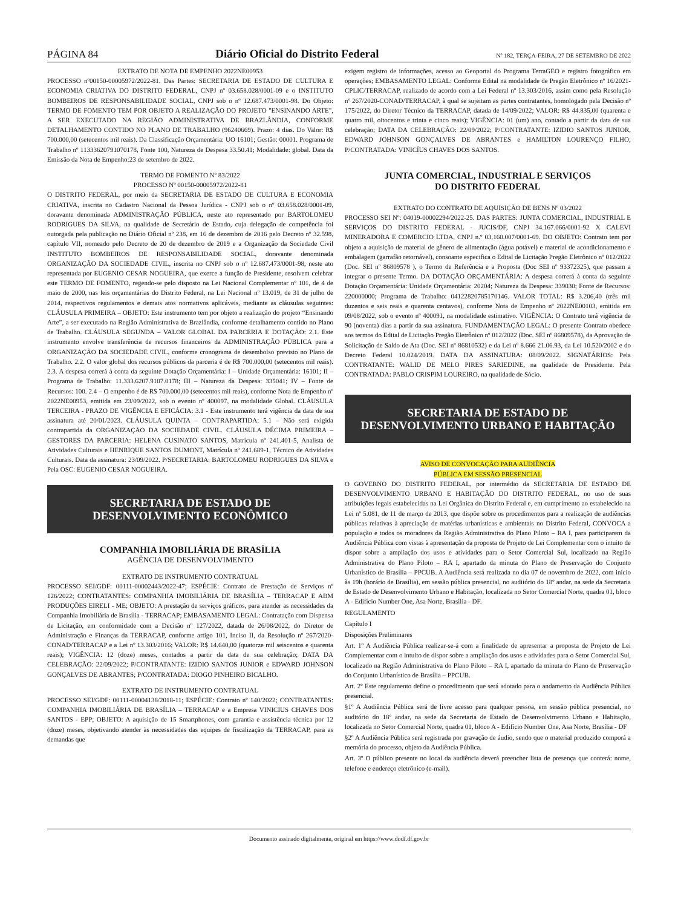PÁGINA 84 Diário Oficial do Distrito Federal Nº 182, TERÇA-FEIRA, 27 DE SETEMBRO DE 2022
EXTRATO DE NOTA DE EMPENHO 2022NE00953
PROCESSO nº00150-00005972/2022-81. Das Partes: SECRETARIA DE ESTADO DE CULTURA E ECONOMIA CRIATIVA DO DISTRITO FEDERAL, CNPJ nº 03.658.028/0001-09 e o INSTITUTO BOMBEIROS DE RESPONSABILIDADE SOCIAL, CNPJ sob o nº 12.687.473/0001-98. Do Objeto: TERMO DE FOMENTO TEM POR OBJETO A REALIZAÇÃO DO PROJETO "ENSINANDO ARTE", A SER EXECUTADO NA REGIÃO ADMINISTRATIVA DE BRAZLÂNDIA, CONFORME DETALHAMENTO CONTIDO NO PLANO DE TRABALHO (96240669). Prazo: 4 dias. Do Valor: R$ 700.000,00 (setecentos mil reais). Da Classificação Orçamentária: UO 16101; Gestão: 00001. Programa de Trabalho nº 11333620791070178, Fonte 100, Natureza de Despesa 33.50.41; Modalidade: global. Data da Emissão da Nota de Empenho:23 de setembro de 2022.
TERMO DE FOMENTO Nº 83/2022
PROCESSO Nº 00150-00005972/2022-81
O DISTRITO FEDERAL, por meio da SECRETARIA DE ESTADO DE CULTURA E ECONOMIA CRIATIVA, inscrita no Cadastro Nacional da Pessoa Jurídica - CNPJ sob o nº 03.658.028/0001-09, doravante denominada ADMINISTRAÇÃO PÚBLICA, neste ato representado por BARTOLOMEU RODRIGUES DA SILVA, na qualidade de Secretário de Estado, cuja delegação de competência foi outorgada pela publicação no Diário Oficial nº 238, em 16 de dezembro de 2016 pelo Decreto nº 32.598, capítulo VII, nomeado pelo Decreto de 20 de dezembro de 2019 e a Organização da Sociedade Civil INSTITUTO BOMBEIROS DE RESPONSABILIDADE SOCIAL, doravante denominada ORGANIZAÇÃO DA SOCIEDADE CIVIL, inscrita no CNPJ sob o nº 12.687.473/0001-98, neste ato representada por EUGENIO CESAR NOGUEIRA, que exerce a função de Presidente, resolvem celebrar este TERMO DE FOMENTO, regendo-se pelo disposto na Lei Nacional Complementar nº 101, de 4 de maio de 2000, nas leis orçamentárias do Distrito Federal, na Lei Nacional nº 13.019, de 31 de julho de 2014, respectivos regulamentos e demais atos normativos aplicáveis, mediante as cláusulas seguintes: CLÁUSULA PRIMEIRA – OBJETO: Este instrumento tem por objeto a realização do projeto “Ensinando Arte”, a ser executado na Região Administrativa de Brazlândia, conforme detalhamento contido no Plano de Trabalho. CLÁUSULA SEGUNDA – VALOR GLOBAL DA PARCERIA E DOTAÇÃO: 2.1. Este instrumento envolve transferência de recursos financeiros da ADMINISTRAÇÃO PÚBLICA para a ORGANIZAÇÃO DA SOCIEDADE CIVIL, conforme cronograma de desembolso previsto no Plano de Trabalho. 2.2. O valor global dos recursos públicos da parceria é de R$ 700.000,00 (setecentos mil reais). 2.3. A despesa correrá à conta da seguinte Dotação Orçamentária: I – Unidade Orçamentária: 16101; II – Programa de Trabalho: 11.333.6207.9107.0178; III – Natureza da Despesa: 335041; IV – Fonte de Recursos: 100. 2.4 – O empenho é de R$ 700.000,00 (setecentos mil reais), conforme Nota de Empenho nº 2022NE00953, emitida em 23/09/2022, sob o evento nº 400097, na modalidade Global. CLÁUSULA TERCEIRA - PRAZO DE VIGÊNCIA E EFICÁCIA: 3.1 - Este instrumento terá vigência da data de sua assinatura até 20/01/2023. CLÁUSULA QUINTA – CONTRAPARTIDA: 5.1 – Não será exigida contrapartida da ORGANIZAÇÃO DA SOCIEDADE CIVIL. CLÁUSULA DÉCIMA PRIMEIRA – GESTORES DA PARCERIA: HELENA CUSINATO SANTOS, Matrícula nº 241.401-5, Analista de Atividades Culturais e HENRIQUE SANTOS DUMONT, Matrícula nº 241.689-1, Técnico de Atividades Culturais. Data da assinatura: 23/09/2022. P/SECRETARIA: BARTOLOMEU RODRIGUES DA SILVA e Pela OSC: EUGENIO CESAR NOGUEIRA.
SECRETARIA DE ESTADO DE
DESENVOLVIMENTO ECONÔMICO
COMPANHIA IMOBILIÁRIA DE BRASÍLIA
AGÊNCIA DE DESENVOLVIMENTO
EXTRATO DE INSTRUMENTO CONTRATUAL
PROCESSO SEI/GDF: 00111-00002443/2022-47; ESPÉCIE: Contrato de Prestação de Serviços nº 126/2022; CONTRATANTES: COMPANHIA IMOBILIÁRIA DE BRASÍLIA – TERRACAP E ABM PRODUÇÕES EIRELI - ME; OBJETO: A prestação de serviços gráficos, para atender as necessidades da Companhia Imobiliária de Brasília - TERRACAP; EMBASAMENTO LEGAL: Contratação com Dispensa de Licitação, em conformidade com a Decisão nº 127/2022, datada de 26/08/2022, do Diretor de Administração e Finanças da TERRACAP, conforme artigo 101, Inciso II, da Resolução nº 267/2020-CONAD/TERRACAP e a Lei nº 13.303/2016; VALOR: R$ 14.640,00 (quatorze mil seiscentos e quarenta reais); VIGÊNCIA: 12 (doze) meses, contados a partir da data de sua celebração; DATA DA CELEBRAÇÃO: 22/09/2022; P/CONTRATANTE: IZIDIO SANTOS JUNIOR e EDWARD JOHNSON GONÇALVES DE ABRANTES; P/CONTRATADA: DIOGO PINHEIRO BICALHO.
EXTRATO DE INSTRUMENTO CONTRATUAL
PROCESSO SEI/GDF: 00111-00004138/2018-11; ESPÉCIE: Contrato nº 140/2022; CONTRATANTES: COMPANHIA IMOBILIÁRIA DE BRASÍLIA – TERRACAP e a Empresa VINICIUS CHAVES DOS SANTOS - EPP; OBJETO: A aquisição de 15 Smartphones, com garantia e assistência técnica por 12 (doze) meses, objetivando atender às necessidades das equipes de fiscalização da TERRACAP, para as demandas que
exigem registro de informações, acesso ao Geoportal do Programa TerraGEO e registro fotográfico em operações; EMBASAMENTO LEGAL: Conforme Edital na modalidade de Pregão Eletrônico nº 16/2021-CPLIC/TERRACAP, realizado de acordo com a Lei Federal nº 13.303/2016, assim como pela Resolução nº 267/2020-CONAD/TERRACAP, à qual se sujeitam as partes contratantes, homologado pela Decisão nº 175/2022, do Diretor Técnico da TERRACAP, datada de 14/09/2022; VALOR: R$ 44.835,00 (quarenta e quatro mil, oitocentos e trinta e cinco reais); VIGÊNCIA: 01 (um) ano, contado a partir da data de sua celebração; DATA DA CELEBRAÇÃO: 22/09/2022; P/CONTRATANTE: IZIDIO SANTOS JUNIOR, EDWARD JOHNSON GONÇALVES DE ABRANTES e HAMILTON LOURENÇO FILHO; P/CONTRATADA: VINICÍUS CHAVES DOS SANTOS.
JUNTA COMERCIAL, INDUSTRIAL E SERVIÇOS
DO DISTRITO FEDERAL
EXTRATO DO CONTRATO DE AQUISIÇÃO DE BENS Nº 03/2022
PROCESSO SEI Nº: 04019-00002294/2022-25. DAS PARTES: JUNTA COMERCIAL, INDUSTRIAL E SERVIÇOS DO DISTRITO FEDERAL - JUCIS/DF, CNPJ 34.167.066/0001-92 X CALEVI MINERADORA E COMERCIO LTDA, CNPJ n.º 03.160.007/0001-69. DO OBJETO: Contrato tem por objeto a aquisição de material de gênero de alimentação (água potável) e material de acondicionamento e embalagem (garrafão retornável), consoante especifica o Edital de Licitação Pregão Eletrônico nº 012/2022 (Doc. SEI nº 86809578 ), o Termo de Referência e a Proposta (Doc SEI nº 93372325), que passam a integrar o presente Termo. DA DOTAÇÃO ORÇAMENTÁRIA: A despesa correrá à conta da seguinte Dotação Orçamentária: Unidade Orçamentária: 20204; Natureza da Despesa: 339030; Fonte de Recursos: 220000000; Programa de Trabalho: 04122820785170146. VALOR TOTAL: R$ 3.206,40 (três mil duzentos e seis reais e quarenta centavos), conforme Nota de Empenho nº 2022NE00103, emitida em 09/08/2022, sob o evento nº 400091, na modalidade estimativo. VIGÊNCIA: O Contrato terá vigência de 90 (noventa) dias a partir da sua assinatura. FUNDAMENTAÇÃO LEGAL: O presente Contrato obedece aos termos do Edital de Licitação Pregão Eletrônico nº 012/2022 (Doc. SEI nº 86809578), da Aprovação de Solicitação de Saldo de Ata (Doc. SEI nº 86810532) e da Lei nº 8.666 21.06.93, da Lei 10.520/2002 e do Decreto Federal 10.024/2019. DATA DA ASSINATURA: 08/09/2022. SIGNATÁRIOS: Pela CONTRATANTE: WALID DE MELO PIRES SARIEDINE, na qualidade de Presidente. Pela CONTRATADA: PABLO CRISPIM LOUREIRO, na qualidade de Sócio.
SECRETARIA DE ESTADO DE
DESENVOLVIMENTO URBANO E HABITAÇÃO
AVISO DE CONVOCAÇÃO PARA AUDIÊNCIA
PÚBLICA EM SESSÃO PRESENCIAL
O GOVERNO DO DISTRITO FEDERAL, por intermédio da SECRETARIA DE ESTADO DE DESENVOLVIMENTO URBANO E HABITAÇÃO DO DISTRITO FEDERAL, no uso de suas atribuições legais estabelecidas na Lei Orgânica do Distrito Federal e, em cumprimento ao estabelecido na Lei nº 5.081, de 11 de março de 2013, que dispõe sobre os procedimentos para a realização de audiências públicas relativas à apreciação de matérias urbanísticas e ambientais no Distrito Federal, CONVOCA a população e todos os moradores da Região Administrativa do Plano Piloto – RA I, para participarem da Audiência Pública com vistas à apresentação da proposta de Projeto de Lei Complementar com o intuito de dispor sobre a ampliação dos usos e atividades para o Setor Comercial Sul, localizado na Região Administrativa do Plano Piloto – RA I, apartado da minuta do Plano de Preservação do Conjunto Urbanístico de Brasília – PPCUB. A Audiência será realizada no dia 07 de novembro de 2022, com início às 19h (horário de Brasília), em sessão pública presencial, no auditório do 18º andar, na sede da Secretaria de Estado de Desenvolvimento Urbano e Habitação, localizada no Setor Comercial Norte, quadra 01, bloco A - Edifício Number One, Asa Norte, Brasília - DF.
REGULAMENTO
Capítulo I
Disposições Preliminares
Art. 1º A Audiência Pública realizar-se-á com a finalidade de apresentar a proposta de Projeto de Lei Complementar com o intuito de dispor sobre a ampliação dos usos e atividades para o Setor Comercial Sul, localizado na Região Administrativa do Plano Piloto – RA I, apartado da minuta do Plano de Preservação do Conjunto Urbanístico de Brasília – PPCUB.
Art. 2º Este regulamento define o procedimento que será adotado para o andamento da Audiência Pública presencial.
§1º A Audiência Pública será de livre acesso para qualquer pessoa, em sessão pública presencial, no auditório do 18º andar, na sede da Secretaria de Estado de Desenvolvimento Urbano e Habitação, localizada no Setor Comercial Norte, quadra 01, bloco A - Edifício Number One, Asa Norte, Brasília - DF
§2º A Audiência Pública será registrada por gravação de áudio, sendo que o material produzido comporá a memória do processo, objeto da Audiência Pública.
Art. 3º O público presente no local da audiência deverá preencher lista de presença que conterá: nome, telefone e endereço eletrônico (e-mail).
Documento assinado digitalmente, original em https://www.dodf.df.gov.br